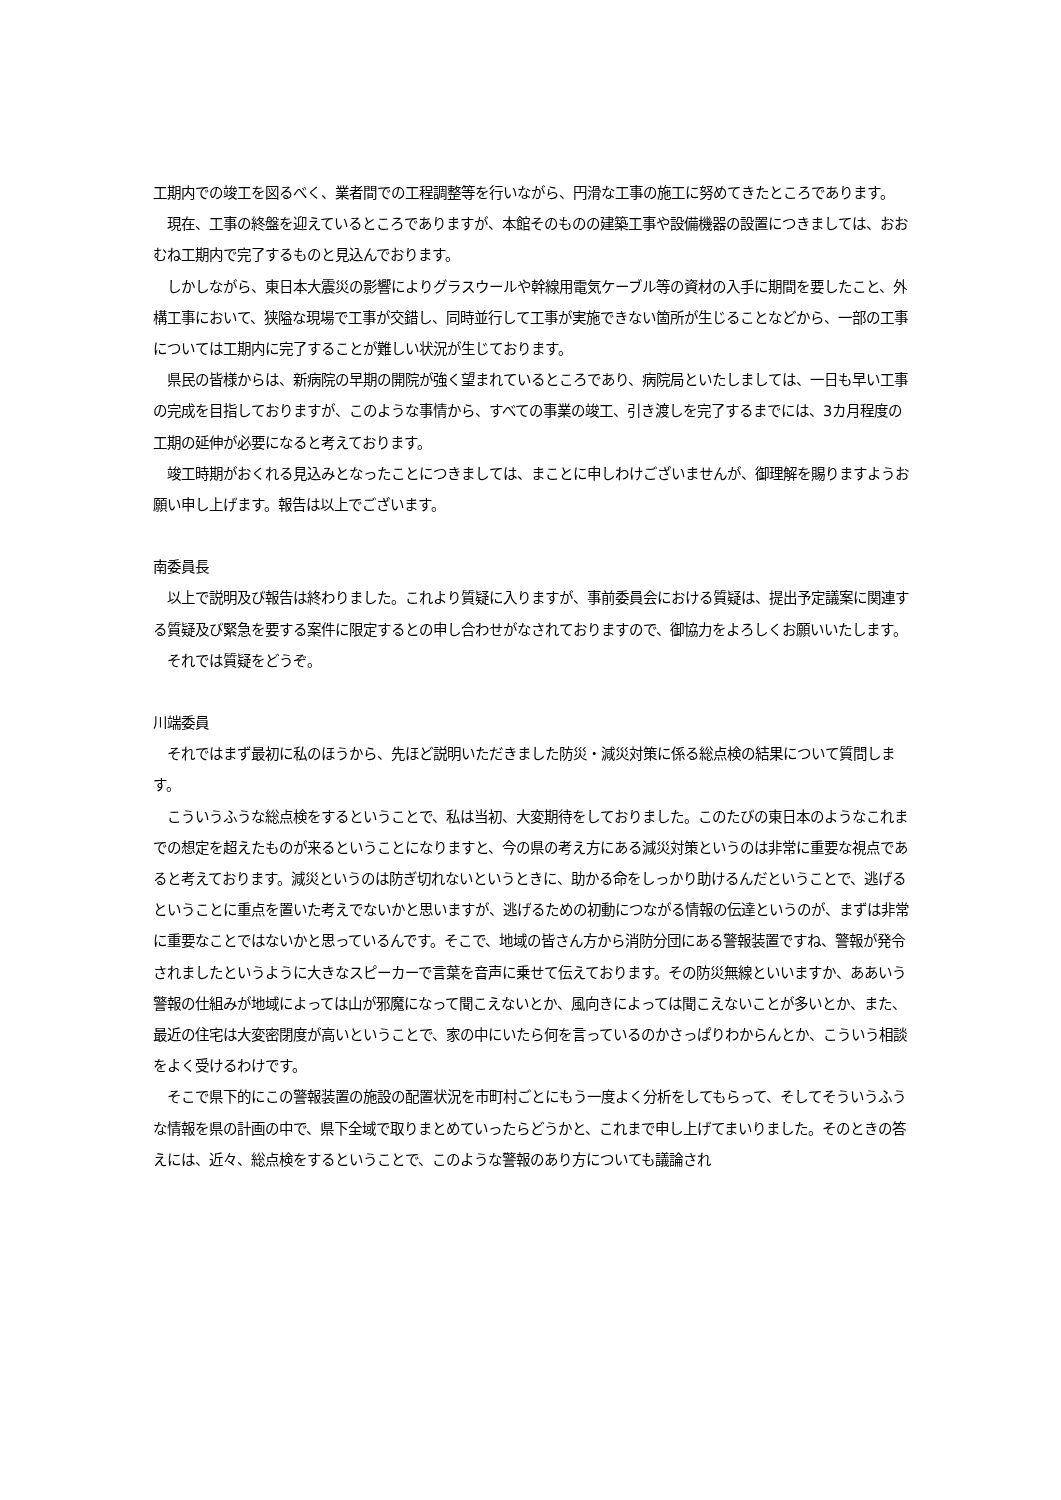工期内での竣工を図るべく、業者間での工程調整等を行いながら、円滑な工事の施工に努めてきたところであります。
　現在、工事の終盤を迎えているところでありますが、本館そのものの建築工事や設備機器の設置につきましては、おおむね工期内で完了するものと見込んでおります。
　しかしながら、東日本大震災の影響によりグラスウールや幹線用電気ケーブル等の資材の入手に期間を要したこと、外構工事において、狭隘な現場で工事が交錯し、同時並行して工事が実施できない箇所が生じることなどから、一部の工事については工期内に完了することが難しい状況が生じております。
　県民の皆様からは、新病院の早期の開院が強く望まれているところであり、病院局といたしましては、一日も早い工事の完成を目指しておりますが、このような事情から、すべての事業の竣工、引き渡しを完了するまでには、3カ月程度の工期の延伸が必要になると考えております。
　竣工時期がおくれる見込みとなったことにつきましては、まことに申しわけございませんが、御理解を賜りますようお願い申し上げます。報告は以上でございます。
南委員長
　以上で説明及び報告は終わりました。これより質疑に入りますが、事前委員会における質疑は、提出予定議案に関連する質疑及び緊急を要する案件に限定するとの申し合わせがなされておりますので、御協力をよろしくお願いいたします。
　それでは質疑をどうぞ。
川端委員
　それではまず最初に私のほうから、先ほど説明いただきました防災・減災対策に係る総点検の結果について質問します。
　こういうふうな総点検をするということで、私は当初、大変期待をしておりました。このたびの東日本のようなこれまでの想定を超えたものが来るということになりますと、今の県の考え方にある減災対策というのは非常に重要な視点であると考えております。減災というのは防ぎ切れないというときに、助かる命をしっかり助けるんだということで、逃げるということに重点を置いた考えでないかと思いますが、逃げるための初動につながる情報の伝達というのが、まずは非常に重要なことではないかと思っているんです。そこで、地域の皆さん方から消防分団にある警報装置ですね、警報が発令されましたというように大きなスピーカーで言葉を音声に乗せて伝えております。その防災無線といいますか、ああいう警報の仕組みが地域によっては山が邪魔になって聞こえないとか、風向きによっては聞こえないことが多いとか、また、最近の住宅は大変密閉度が高いということで、家の中にいたら何を言っているのかさっぱりわからんとか、こういう相談をよく受けるわけです。
　そこで県下的にこの警報装置の施設の配置状況を市町村ごとにもう一度よく分析をしてもらって、そしてそういうふうな情報を県の計画の中で、県下全域で取りまとめていったらどうかと、これまで申し上げてまいりました。そのときの答えには、近々、総点検をするということで、このような警報のあり方についても議論され